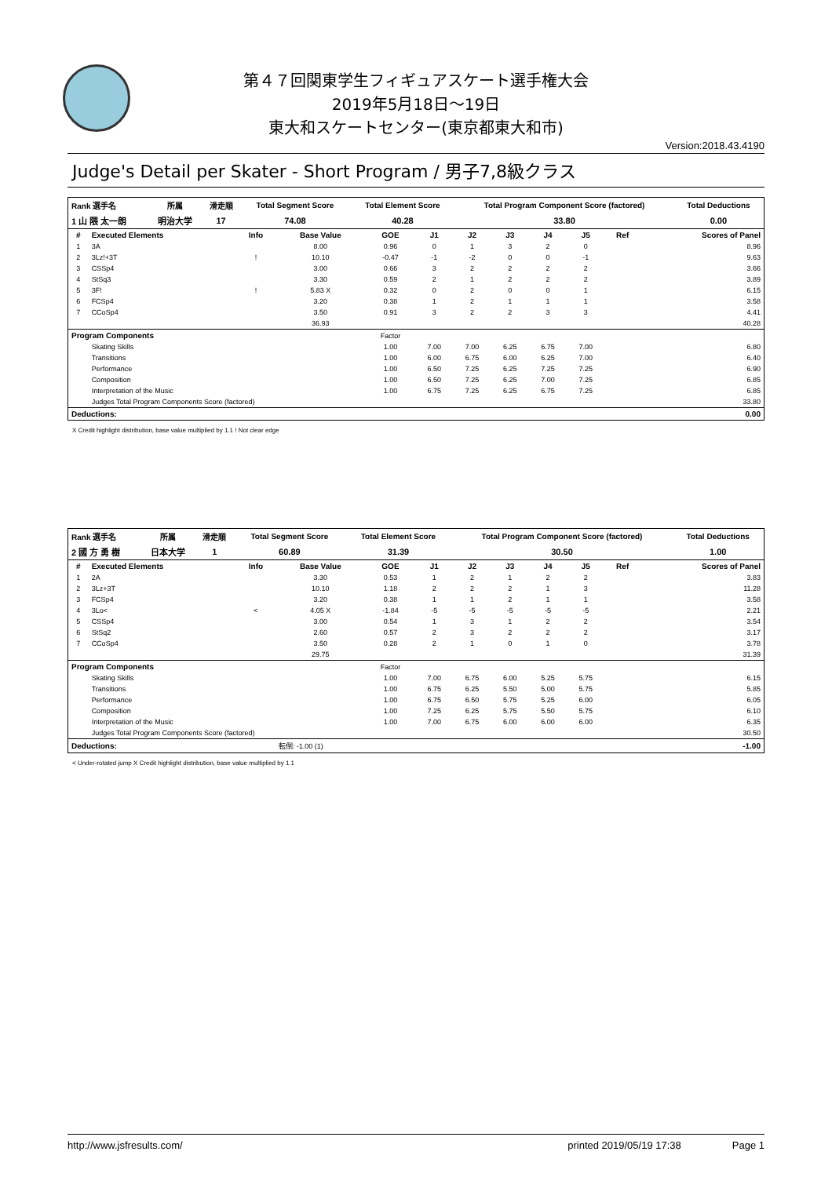第４７回関東学生フィギュアスケート選手権大会
2019年5月18日～19日
東大和スケートセンター(東京都東大和市)
Version:2018.43.4190
Judge's Detail per Skater - Short Program / 男子7,8級クラス
| Rank 選手名 | 所属 | 滑走順 | Total Segment Score | Total Element Score | Total Program Component Score (factored) | Total Deductions |
| --- | --- | --- | --- | --- | --- | --- |
| 1 山 隈 太一朗 | 明治大学 | 17 | 74.08 | 40.28 | 33.80 | 0.00 |
| # | Executed Elements | Info | Base Value | GOE | J1 | J2 | J3 | J4 | J5 | Ref | Scores of Panel |
| --- | --- | --- | --- | --- | --- | --- | --- | --- | --- | --- | --- |
| 1 | 3A | | 8.00 | 0.96 | 0 | 1 | 3 | 2 | 0 | | 8.96 |
| 2 | 3Lz!+3T | ! | 10.10 | -0.47 | -1 | -2 | 0 | 0 | -1 | | 9.63 |
| 3 | CSSp4 | | 3.00 | 0.66 | 3 | 2 | 2 | 2 | 2 | | 3.66 |
| 4 | StSq3 | | 3.30 | 0.59 | 2 | 1 | 2 | 2 | 2 | | 3.89 |
| 5 | 3F! | ! | 5.83 X | 0.32 | 0 | 2 | 0 | 0 | 1 | | 6.15 |
| 6 | FCSp4 | | 3.20 | 0.38 | 1 | 2 | 1 | 1 | 1 | | 3.58 |
| 7 | CCoSp4 | | 3.50 | 0.91 | 3 | 2 | 2 | 3 | 3 | | 4.41 |
| | | | 36.93 | | | | | | | | 40.28 |
| Program Components | | | | Factor | | | | | | | |
| | Skating Skills | | | 1.00 | 7.00 | 7.00 | 6.25 | 6.75 | 7.00 | | 6.80 |
| | Transitions | | | 1.00 | 6.00 | 6.75 | 6.00 | 6.25 | 7.00 | | 6.40 |
| | Performance | | | 1.00 | 6.50 | 7.25 | 6.25 | 7.25 | 7.25 | | 6.90 |
| | Composition | | | 1.00 | 6.50 | 7.25 | 6.25 | 7.00 | 7.25 | | 6.85 |
| | Interpretation of the Music | | | 1.00 | 6.75 | 7.25 | 6.25 | 6.75 | 7.25 | | 6.85 |
| | Judges Total Program Components Score (factored) | | | | | | | | | | 33.80 |
| Deductions: | | | | | | | | | | | 0.00 |
X Credit highlight distribution, base value multiplied by 1.1 ! Not clear edge
| Rank 選手名 | 所属 | 滑走順 | Total Segment Score | Total Element Score | Total Program Component Score (factored) | Total Deductions |
| --- | --- | --- | --- | --- | --- | --- |
| 2 國 方 勇 樹 | 日本大学 | 1 | 60.89 | 31.39 | 30.50 | 1.00 |
| # | Executed Elements | Info | Base Value | GOE | J1 | J2 | J3 | J4 | J5 | Ref | Scores of Panel |
| --- | --- | --- | --- | --- | --- | --- | --- | --- | --- | --- | --- |
| 1 | 2A | | 3.30 | 0.53 | 1 | 2 | 1 | 2 | 2 | | 3.83 |
| 2 | 3Lz+3T | | 10.10 | 1.18 | 2 | 2 | 2 | 1 | 3 | | 11.28 |
| 3 | FCSp4 | | 3.20 | 0.38 | 1 | 1 | 2 | 1 | 1 | | 3.58 |
| 4 | 3Lo< | < | 4.05 X | -1.84 | -5 | -5 | -5 | -5 | -5 | | 2.21 |
| 5 | CSSp4 | | 3.00 | 0.54 | 1 | 3 | 1 | 2 | 2 | | 3.54 |
| 6 | StSq2 | | 2.60 | 0.57 | 2 | 3 | 2 | 2 | 2 | | 3.17 |
| 7 | CCoSp4 | | 3.50 | 0.28 | 2 | 1 | 0 | 1 | 0 | | 3.78 |
| | | | 29.75 | | | | | | | | 31.39 |
| Program Components | | | | Factor | | | | | | | |
| | Skating Skills | | | 1.00 | 7.00 | 6.75 | 6.00 | 5.25 | 5.75 | | 6.15 |
| | Transitions | | | 1.00 | 6.75 | 6.25 | 5.50 | 5.00 | 5.75 | | 5.85 |
| | Performance | | | 1.00 | 6.75 | 6.50 | 5.75 | 5.25 | 6.00 | | 6.05 |
| | Composition | | | 1.00 | 7.25 | 6.25 | 5.75 | 5.50 | 5.75 | | 6.10 |
| | Interpretation of the Music | | | 1.00 | 7.00 | 6.75 | 6.00 | 6.00 | 6.00 | | 6.35 |
| | Judges Total Program Components Score (factored) | | | | | | | | | | 30.50 |
| Deductions: | | | 転倒: -1.00 (1) | | | | | | | | -1.00 |
< Under-rotated jump X Credit highlight distribution, base value multiplied by 1.1
http://www.jsfresults.com/ printed 2019/05/19 17:38 Page 1